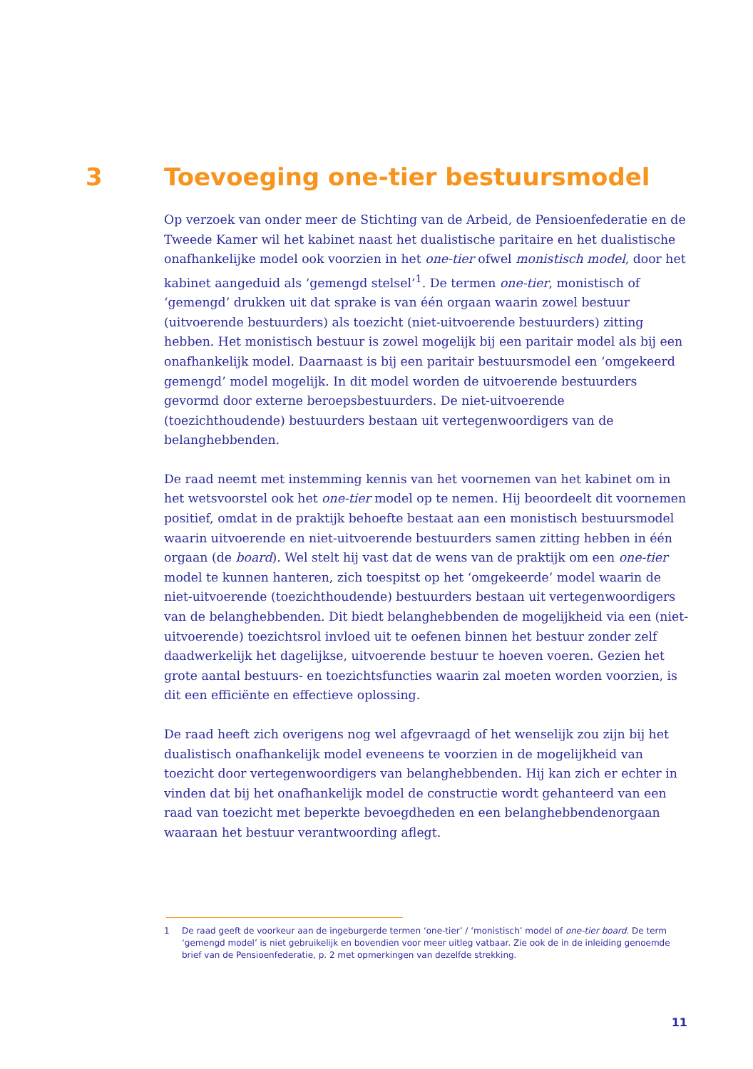3 Toevoeging one-tier bestuursmodel
Op verzoek van onder meer de Stichting van de Arbeid, de Pensioenfederatie en de Tweede Kamer wil het kabinet naast het dualistische paritaire en het dualistische onafhankelijke model ook voorzien in het one-tier ofwel monistisch model, door het kabinet aangeduid als ‘gemengd stelsel’<sup>1</sup>. De termen one-tier, monistisch of ‘gemengd’ drukken uit dat sprake is van één orgaan waarin zowel bestuur (uitvoerende bestuurders) als toezicht (niet-uitvoerende bestuurders) zitting hebben. Het monistisch bestuur is zowel mogelijk bij een paritair model als bij een onafhankelijk model. Daarnaast is bij een paritair bestuursmodel een ‘omgekeerd gemengd’ model mogelijk. In dit model worden de uitvoerende bestuurders gevormd door externe beroepsbestuurders. De niet-uitvoerende (toezichthoudende) bestuurders bestaan uit vertegenwoordigers van de belanghebbenden.
De raad neemt met instemming kennis van het voornemen van het kabinet om in het wetsvoorstel ook het one-tier model op te nemen. Hij beoordeelt dit voornemen positief, omdat in de praktijk behoefte bestaat aan een monistisch bestuursmodel waarin uitvoerende en niet-uitvoerende bestuurders samen zitting hebben in één orgaan (de board). Wel stelt hij vast dat de wens van de praktijk om een one-tier model te kunnen hanteren, zich toespitst op het ‘omgekeerde’ model waarin de niet-uitvoerende (toezichthoudende) bestuurders bestaan uit vertegenwoordigers van de belanghebbenden. Dit biedt belanghebbenden de mogelijkheid via een (niet-uitvoerende) toezichtsrol invloed uit te oefenen binnen het bestuur zonder zelf daadwerkelijk het dagelijkse, uitvoerende bestuur te hoeven voeren. Gezien het grote aantal bestuurs- en toezichtsfuncties waarin zal moeten worden voorzien, is dit een efficiënte en effectieve oplossing.
De raad heeft zich overigens nog wel afgevraagd of het wenselijk zou zijn bij het dualistisch onafhankelijk model eveneens te voorzien in de mogelijkheid van toezicht door vertegenwoordigers van belanghebbenden. Hij kan zich er echter in vinden dat bij het onafhankelijk model de constructie wordt gehanteerd van een raad van toezicht met beperkte bevoegdheden en een belanghebbendenorgaan waaraan het bestuur verantwoording aflegt.
1 De raad geeft de voorkeur aan de ingeburgerde termen ‘one-tier’ / ‘monistisch’ model of one-tier board. De term ‘gemengd model’ is niet gebruikelijk en bovendien voor meer uitleg vatbaar. Zie ook de in de inleiding genoemde brief van de Pensioenfederatie, p. 2 met opmerkingen van dezelfde strekking.
11